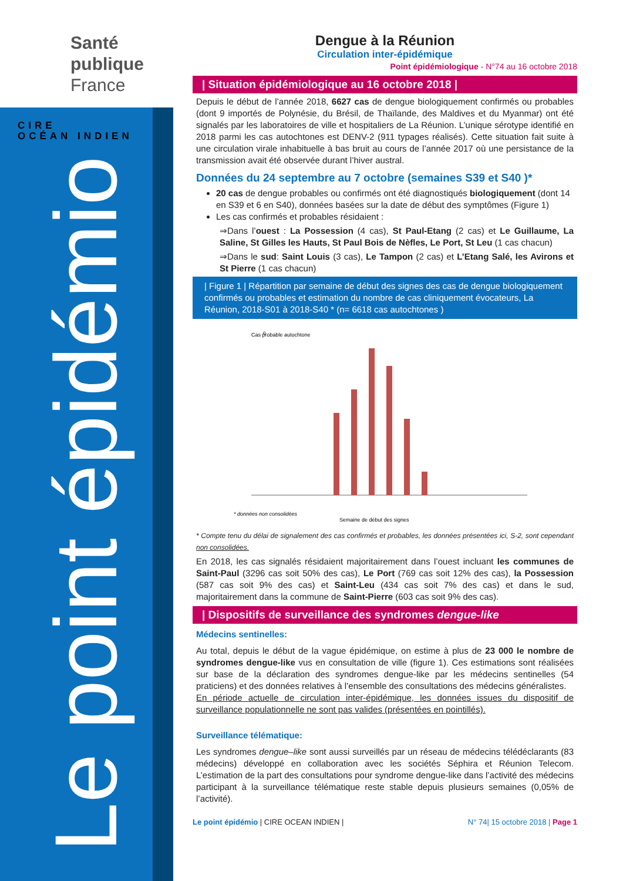Santé
publique
France
CIRE
OCÉAN INDIEN
Le point épidémio
Dengue à la Réunion
Circulation inter-épidémique
Point épidémiologique - N°74 au 16 octobre 2018
| Situation épidémiologique au 16 octobre 2018 |
Depuis le début de l’année 2018, 6627 cas de dengue biologiquement confirmés ou probables (dont 9 importés de Polynésie, du Brésil, de Thaïlande, des Maldives et du Myanmar) ont été signalés par les laboratoires de ville et hospitaliers de La Réunion. L’unique sérotype identifié en 2018 parmi les cas autochtones est DENV-2 (911 typages réalisés). Cette situation fait suite à une circulation virale inhabituelle à bas bruit au cours de l’année 2017 où une persistance de la transmission avait été observée durant l’hiver austral.
Données du 24 septembre au 7 octobre (semaines S39 et S40 )*
20 cas de dengue probables ou confirmés ont été diagnostiqués biologiquement (dont 14 en S39 et 6 en S40), données basées sur la date de début des symptômes (Figure 1)
Les cas confirmés et probables résidaient :
⇒Dans l’ouest : La Possession (4 cas), St Paul-Etang (2 cas) et Le Guillaume, La Saline, St Gilles les Hauts, St Paul Bois de Nèfles, Le Port, St Leu (1 cas chacun)
⇒Dans le sud: Saint Louis (3 cas), Le Tampon (2 cas) et L’Etang Salé, les Avirons et St Pierre (1 cas chacun)
| Figure 1 | Répartition par semaine de début des signes des cas de dengue biologiquement confirmés ou probables et estimation du nombre de cas cliniquement évocateurs, La Réunion, 2018-S01 à 2018-S40 * (n= 6618 cas autochtones )
Cas probable autochtone
0
Semaine de début des signes
* données non consolidées
* Compte tenu du délai de signalement des cas confirmés et probables, les données présentées ici, S-2, sont cependant non consolidées.
En 2018, les cas signalés résidaient majoritairement dans l’ouest incluant les communes de Saint-Paul (3296 cas soit 50% des cas), Le Port (769 cas soit 12% des cas), la Possession (587 cas soit 9% des cas) et Saint-Leu (434 cas soit 7% des cas) et dans le sud, majoritairement dans la commune de Saint-Pierre (603 cas soit 9% des cas).
| Dispositifs de surveillance des syndromes dengue-like
Médecins sentinelles:
Au total, depuis le début de la vague épidémique, on estime à plus de 23 000 le nombre de syndromes dengue-like vus en consultation de ville (figure 1). Ces estimations sont réalisées sur base de la déclaration des syndromes dengue-like par les médecins sentinelles (54 praticiens) et des données relatives à l’ensemble des consultations des médecins généralistes.
En période actuelle de circulation inter-épidémique, les données issues du dispositif de surveillance populationnelle ne sont pas valides (présentées en pointillés).
Surveillance télématique:
Les syndromes dengue–like sont aussi surveillés par un réseau de médecins télédéclarants (83 médecins) développé en collaboration avec les sociétés Séphira et Réunion Telecom. L’estimation de la part des consultations pour syndrome dengue-like dans l’activité des médecins participant à la surveillance télématique reste stable depuis plusieurs semaines (0,05% de l’activité).
Le point épidémio | CIRE OCEAN INDIEN | N° 74| 15 octobre 2018 | Page 1